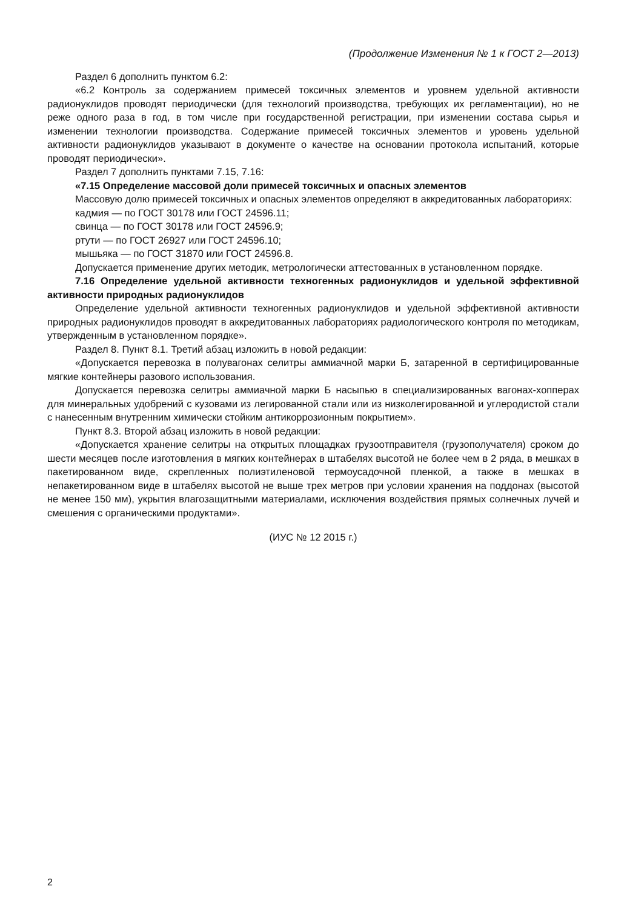(Продолжение Изменения № 1 к ГОСТ 2—2013)
Раздел 6 дополнить пунктом 6.2:
«6.2 Контроль за содержанием примесей токсичных элементов и уровнем удельной активности радионуклидов проводят периодически (для технологий производства, требующих их регламентации), но не реже одного раза в год, в том числе при государственной регистрации, при изменении состава сырья и изменении технологии производства. Содержание примесей токсичных элементов и уровень удельной активности радионуклидов указывают в документе о качестве на основании протокола испытаний, которые проводят периодически».
Раздел 7 дополнить пунктами 7.15, 7.16:
«7.15 Определение массовой доли примесей токсичных и опасных элементов
Массовую долю примесей токсичных и опасных элементов определяют в аккредитованных лабораториях:
кадмия — по ГОСТ 30178 или ГОСТ 24596.11;
свинца — по ГОСТ 30178 или ГОСТ 24596.9;
ртути — по ГОСТ 26927 или ГОСТ 24596.10;
мышьяка — по ГОСТ 31870 или ГОСТ 24596.8.
Допускается применение других методик, метрологически аттестованных в установленном порядке.
7.16 Определение удельной активности техногенных радионуклидов и удельной эффективной активности природных радионуклидов
Определение удельной активности техногенных радионуклидов и удельной эффективной активности природных радионуклидов проводят в аккредитованных лабораториях радиологического контроля по методикам, утвержденным в установленном порядке».
Раздел 8. Пункт 8.1. Третий абзац изложить в новой редакции:
«Допускается перевозка в полувагонах селитры аммиачной марки Б, затаренной в сертифицированные мягкие контейнеры разового использования.
Допускается перевозка селитры аммиачной марки Б насыпью в специализированных вагонах-хопперах для минеральных удобрений с кузовами из легированной стали или из низколегированной и углеродистой стали с нанесенным внутренним химически стойким антикоррозионным покрытием».
Пункт 8.3. Второй абзац изложить в новой редакции:
«Допускается хранение селитры на открытых площадках грузоотправителя (грузополучателя) сроком до шести месяцев после изготовления в мягких контейнерах в штабелях высотой не более чем в 2 ряда, в мешках в пакетированном виде, скрепленных полиэтиленовой термоусадочной пленкой, а также в мешках в непакетированном виде в штабелях высотой не выше трех метров при условии хранения на поддонах (высотой не менее 150 мм), укрытия влагозащитными материалами, исключения воздействия прямых солнечных лучей и смешения с органическими продуктами».
(ИУС № 12 2015 г.)
2